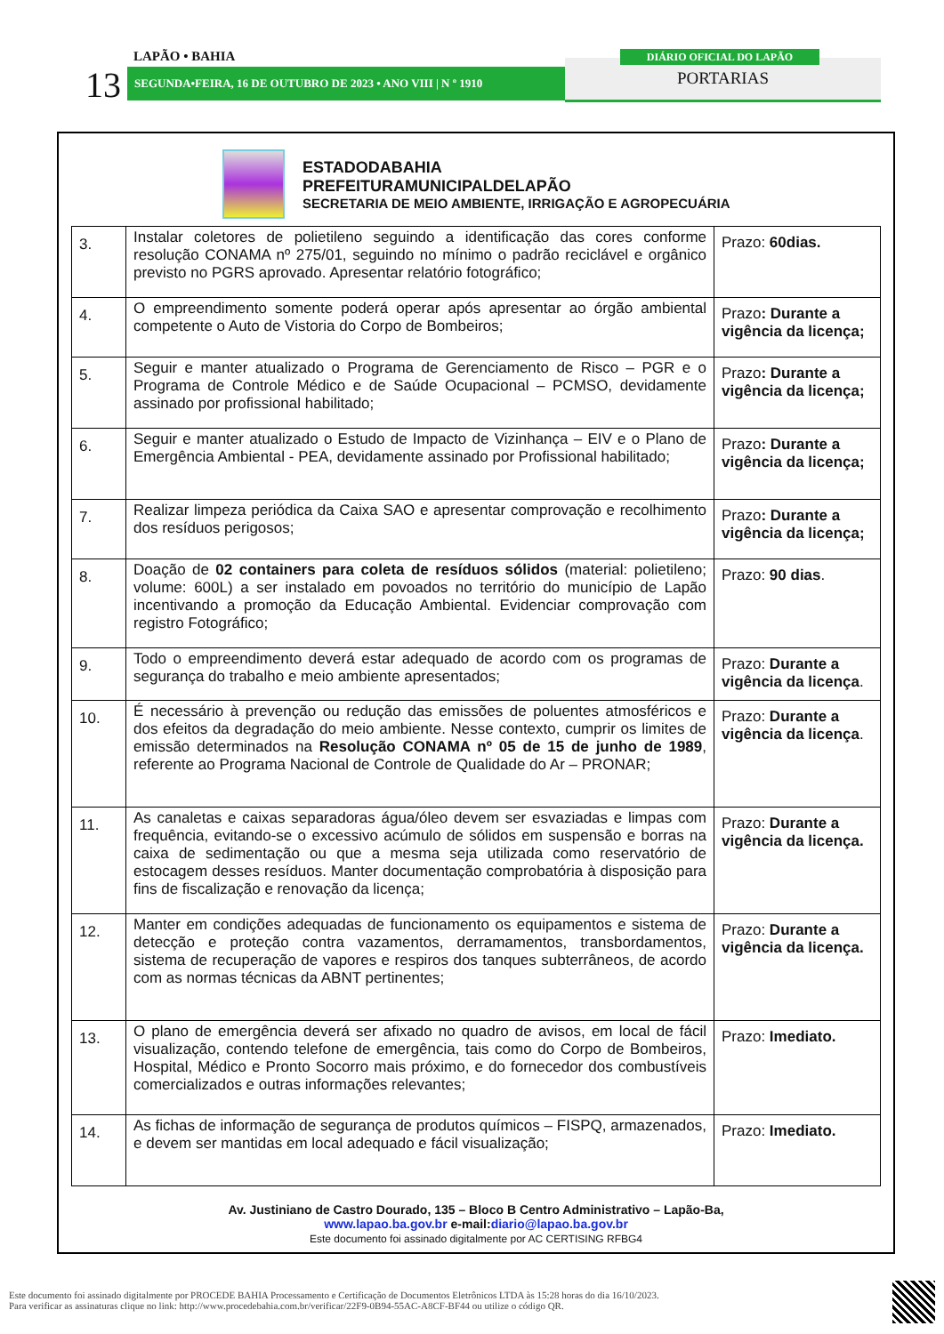LAPÃO • BAHIA
13 SEGUNDA•FEIRA, 16 DE OUTUBRO DE 2023 • ANO VIII | N º 1910 PORTARIAS
DIÁRIO OFICIAL DO LAPÃO
ESTADODABAHIA
PREFEITURAMUNICIPALDELAPÃO
SECRETARIA DE MEIO AMBIENTE, IRRIGAÇÃO E AGROPECUÁRIA
| 3. | Instalar coletores de polietileno seguindo a identificação das cores conforme resolução CONAMA nº 275/01, seguindo no mínimo o padrão reciclável e orgânico previsto no PGRS aprovado. Apresentar relatório fotográfico; | Prazo: 60dias. |
| 4. | O empreendimento somente poderá operar após apresentar ao órgão ambiental competente o Auto de Vistoria do Corpo de Bombeiros; | Prazo : Durante a vigência da licença; |
| 5. | Seguir e manter atualizado o Programa de Gerenciamento de Risco – PGR e o Programa de Controle Médico e de Saúde Ocupacional – PCMSO, devidamente assinado por profissional habilitado; | Prazo : Durante a vigência da licença; |
| 6. | Seguir e manter atualizado o Estudo de Impacto de Vizinhança – EIV e o Plano de Emergência Ambiental - PEA, devidamente assinado por Profissional habilitado; | Prazo : Durante a vigência da licença; |
| 7. | Realizar limpeza periódica da Caixa SAO e apresentar comprovação e recolhimento dos resíduos perigosos; | Prazo : Durante a vigência da licença; |
| 8. | Doação de 02 containers para coleta de resíduos sólidos (material: polietileno; volume: 600L) a ser instalado em povoados no território do município de Lapão incentivando a promoção da Educação Ambiental. Evidenciar comprovação com registro Fotográfico; | Prazo: 90 dias . |
| 9. | Todo o empreendimento deverá estar adequado de acordo com os programas de segurança do trabalho e meio ambiente apresentados; | Prazo: Durante a vigência da licença . |
| 10. | É necessário à prevenção ou redução das emissões de poluentes atmosféricos e dos efeitos da degradação do meio ambiente. Nesse contexto, cumprir os limites de emissão determinados na Resolução CONAMA nº 05 de 15 de junho de 1989 , referente ao Programa Nacional de Controle de Qualidade do Ar – PRONAR; | Prazo: Durante a vigência da licença . |
| 11. | As canaletas e caixas separadoras água/óleo devem ser esvaziadas e limpas com frequência, evitando-se o excessivo acúmulo de sólidos em suspensão e borras na caixa de sedimentação ou que a mesma seja utilizada como reservatório de estocagem desses resíduos. Manter documentação comprobatória à disposição para fins de fiscalização e renovação da licença; | Prazo: Durante a vigência da licença. |
| 12. | Manter em condições adequadas de funcionamento os equipamentos e sistema de detecção e proteção contra vazamentos, derramamentos, transbordamentos, sistema de recuperação de vapores e respiros dos tanques subterrâneos, de acordo com as normas técnicas da ABNT pertinentes; | Prazo: Durante a vigência da licença. |
| 13. | O plano de emergência deverá ser afixado no quadro de avisos, em local de fácil visualização, contendo telefone de emergência, tais como do Corpo de Bombeiros, Hospital, Médico e Pronto Socorro mais próximo, e do fornecedor dos combustíveis comercializados e outras informações relevantes; | Prazo: Imediato. |
| 14. | As fichas de informação de segurança de produtos químicos – FISPQ, armazenados, e devem ser mantidas em local adequado e fácil visualização; | Prazo: Imediato. |
Av. Justiniano de Castro Dourado, 135 – Bloco B Centro Administrativo – Lapão-Ba,
www.lapao.ba.gov.br e-mail: diario@lapao.ba.gov.br
Este documento foi assinado digitalmente por AC CERTISING RFBG4
Este documento foi assinado digitalmente por PROCEDE BAHIA Processamento e Certificação de Documentos Eletrônicos LTDA às 15:28 horas do dia 16/10/2023.
Para verificar as assinaturas clique no link: http://www.procedebahia.com.br/verificar/22F9-0B94-55AC-A8CF-BF44 ou utilize o código QR.